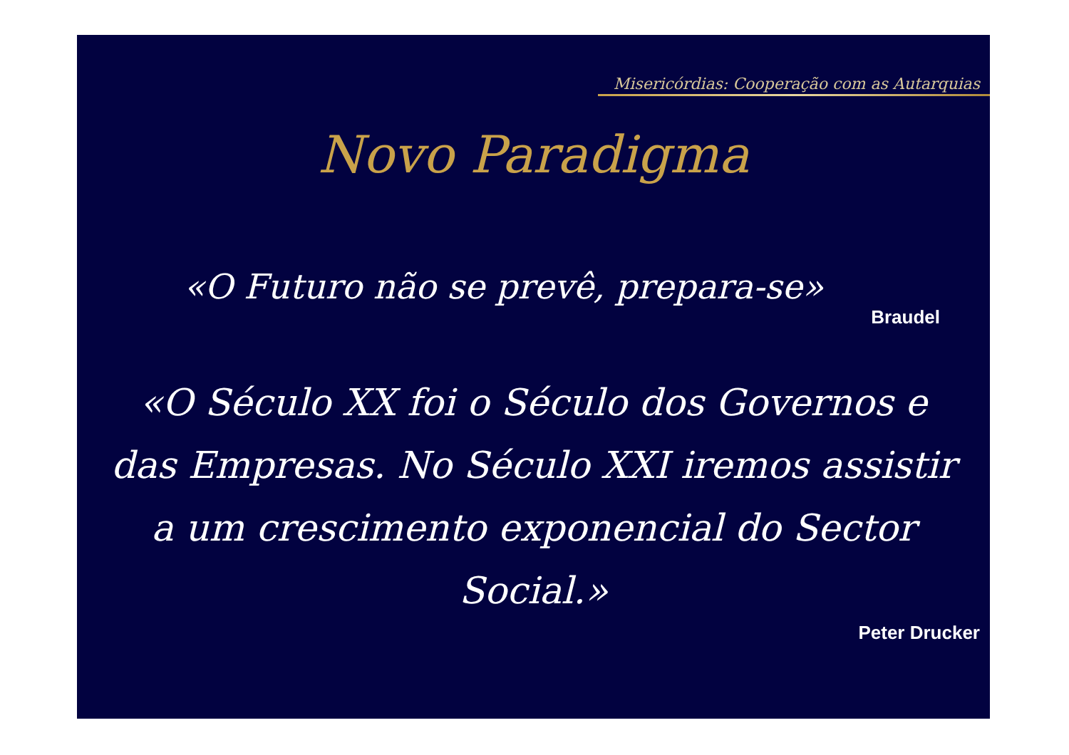Misericórdias: Cooperação com as Autarquias
Novo Paradigma
«O Futuro não se prevê, prepara-se»
Braudel
«O Século XX foi o Século dos Governos e das Empresas. No Século XXI iremos assistir a um crescimento exponencial do Sector Social.»
Peter Drucker